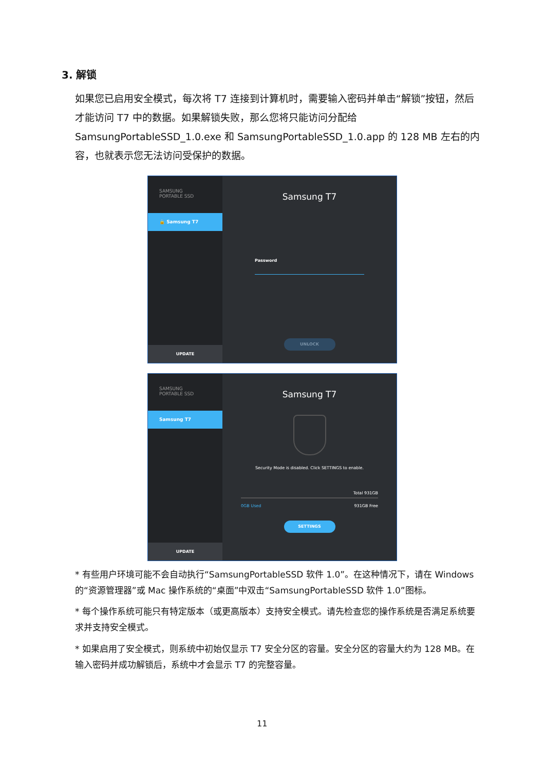3. 解锁
如果您已启用安全模式，每次将 T7 连接到计算机时，需要输入密码并单击“解锁”按钮，然后才能访问 T7 中的数据。如果解锁失败，那么您将只能访问分配给 SamsungPortableSSD_1.0.exe 和 SamsungPortableSSD_1.0.app 的 128 MB 左右的内容，也就表示您无法访问受保护的数据。
SAMSUNG
PORTABLE SSD
🔒 Samsung T7
UPDATE
Samsung T7
Password
UNLOCK
SAMSUNG
PORTABLE SSD
Samsung T7
UPDATE
Samsung T7
Security Mode is disabled. Click SETTINGS to enable.
Total 931GB
0GB Used 931GB Free
SETTINGS
* 有些用户环境可能不会自动执行“SamsungPortableSSD 软件 1.0”。在这种情况下，请在 Windows 的“资源管理器”或 Mac 操作系统的“桌面”中双击“SamsungPortableSSD 软件 1.0”图标。
* 每个操作系统可能只有特定版本（或更高版本）支持安全模式。请先检查您的操作系统是否满足系统要求并支持安全模式。
* 如果启用了安全模式，则系统中初始仅显示 T7 安全分区的容量。安全分区的容量大约为 128 MB。在输入密码并成功解锁后，系统中才会显示 T7 的完整容量。
11